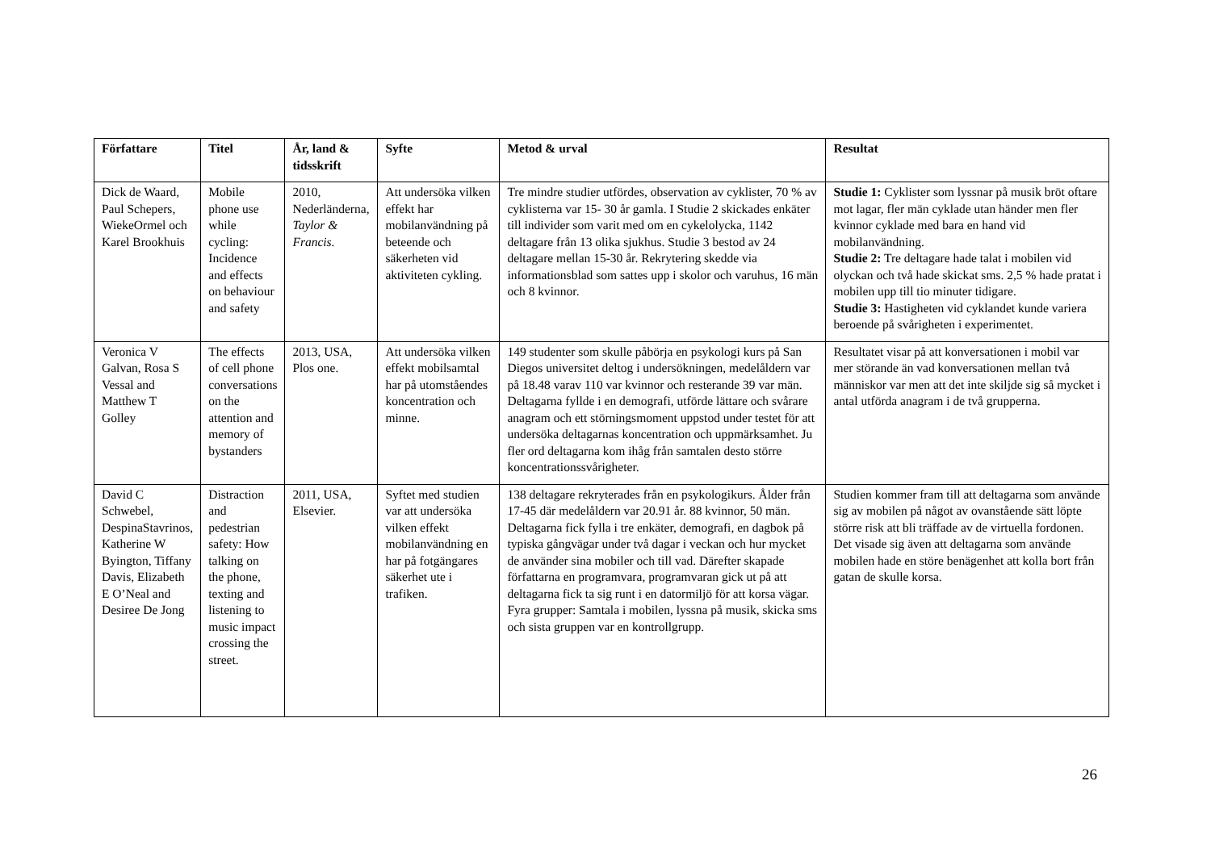| Författare | Titel | År, land & tidsskrift | Syfte | Metod & urval | Resultat |
| --- | --- | --- | --- | --- | --- |
| Dick de Waard, Paul Schepers, WiekeOrmel och Karel Brookhuis | Mobile phone use while cycling: Incidence and effects on behaviour and safety | 2010, Nederländerna, Taylor & Francis. | Att undersöka vilken effekt har mobilanvändning på beteende och säkerheten vid aktiviteten cykling. | Tre mindre studier utfördes, observation av cyklister, 70 % av cyklisterna var 15- 30 år gamla. I Studie 2 skickades enkäter till individer som varit med om en cykelolycka, 1142 deltagare från 13 olika sjukhus. Studie 3 bestod av 24 deltagare mellan 15-30 år. Rekrytering skedde via informationsblad som sattes upp i skolor och varuhus, 16 män och 8 kvinnor. | Studie 1: Cyklister som lyssnar på musik bröt oftare mot lagar, fler män cyklade utan händer men fler kvinnor cyklade med bara en hand vid mobilanvändning. Studie 2: Tre deltagare hade talat i mobilen vid olyckan och två hade skickat sms. 2,5 % hade pratat i mobilen upp till tio minuter tidigare. Studie 3: Hastigheten vid cyklandet kunde variera beroende på svårigheten i experimentet. |
| Veronica V Galvan, Rosa S Vessal and Matthew T Golley | The effects of cell phone conversations on the attention and memory of bystanders | 2013, USA, Plos one. | Att undersöka vilken effekt mobilsamtal har på utomståendes koncentration och minne. | 149 studenter som skulle påbörja en psykologi kurs på San Diegos universitet deltog i undersökningen, medelåldern var på 18.48 varav 110 var kvinnor och resterande 39 var män. Deltagarna fyllde i en demografi, utförde lättare och svårare anagram och ett störningsmoment uppstod under testet för att undersöka deltagarnas koncentration och uppmärksamhet. Ju fler ord deltagarna kom ihåg från samtalen desto större koncentrationssvårigheter. | Resultatet visar på att konversationen i mobil var mer störande än vad konversationen mellan två människor var men att det inte skiljde sig så mycket i antal utförda anagram i de två grupperna. |
| David C Schwebel, DespinaStavrinos, Katherine W Byington, Tiffany Davis, Elizabeth E O’Neal and Desiree De Jong | Distraction and pedestrian safety: How talking on the phone, texting and listening to music impact crossing the street. | 2011, USA, Elsevier. | Syftet med studien var att undersöka vilken effekt mobilanvändning en har på fotgängares säkerhet ute i trafiken. | 138 deltagare rekryterades från en psykologikurs. Ålder från 17-45 där medelåldern var 20.91 år. 88 kvinnor, 50 män. Deltagarna fick fylla i tre enkäter, demografi, en dagbok på typiska gångvägar under två dagar i veckan och hur mycket de använder sina mobiler och till vad. Därefter skapade författarna en programvara, programvaran gick ut på att deltagarna fick ta sig runt i en datormiljö för att korsa vägar. Fyra grupper: Samtala i mobilen, lyssna på musik, skicka sms och sista gruppen var en kontrollgrupp. | Studien kommer fram till att deltagarna som använde sig av mobilen på något av ovanstående sätt löpte större risk att bli träffade av de virtuella fordonen. Det visade sig även att deltagarna som använde mobilen hade en störe benägenhet att kolla bort från gatan de skulle korsa. |
26